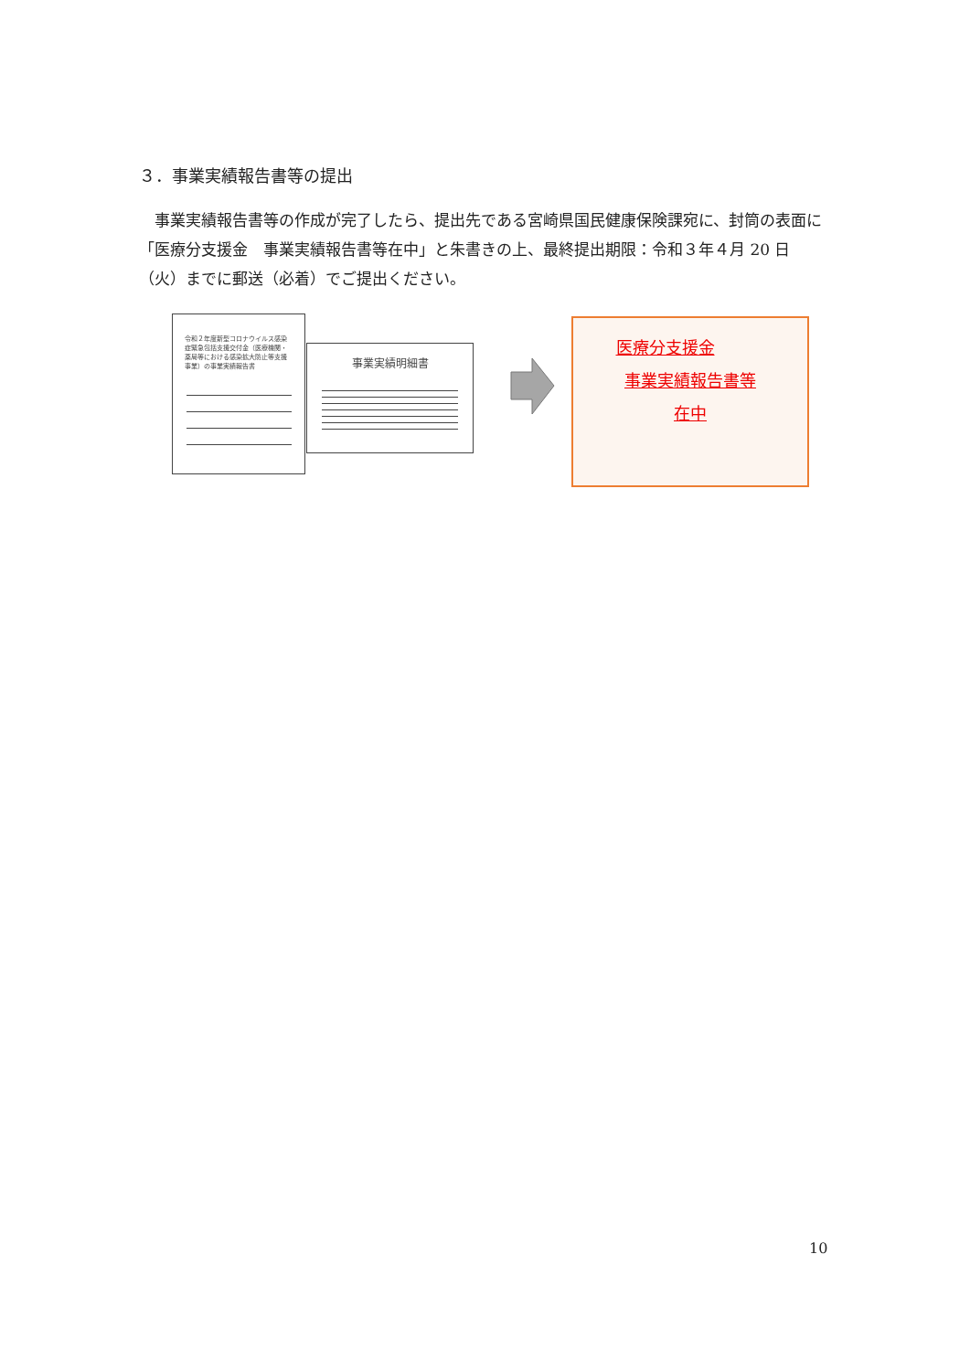３．事業実績報告書等の提出
事業実績報告書等の作成が完了したら、提出先である宮崎県国民健康保険課宛に、封筒の表面に「医療分支援金　事業実績報告書等在中」と朱書きの上、最終提出期限：令和３年４月 20 日（火）までに郵送（必着）でご提出ください。
令和２年度新型コロナウイルス感染症緊急包括支援交付金（医療機関・薬局等における感染拡大防止等支援事業）の事業実績報告書
事業実績明細書
医療分支援金
事業実績報告書等
在中
10